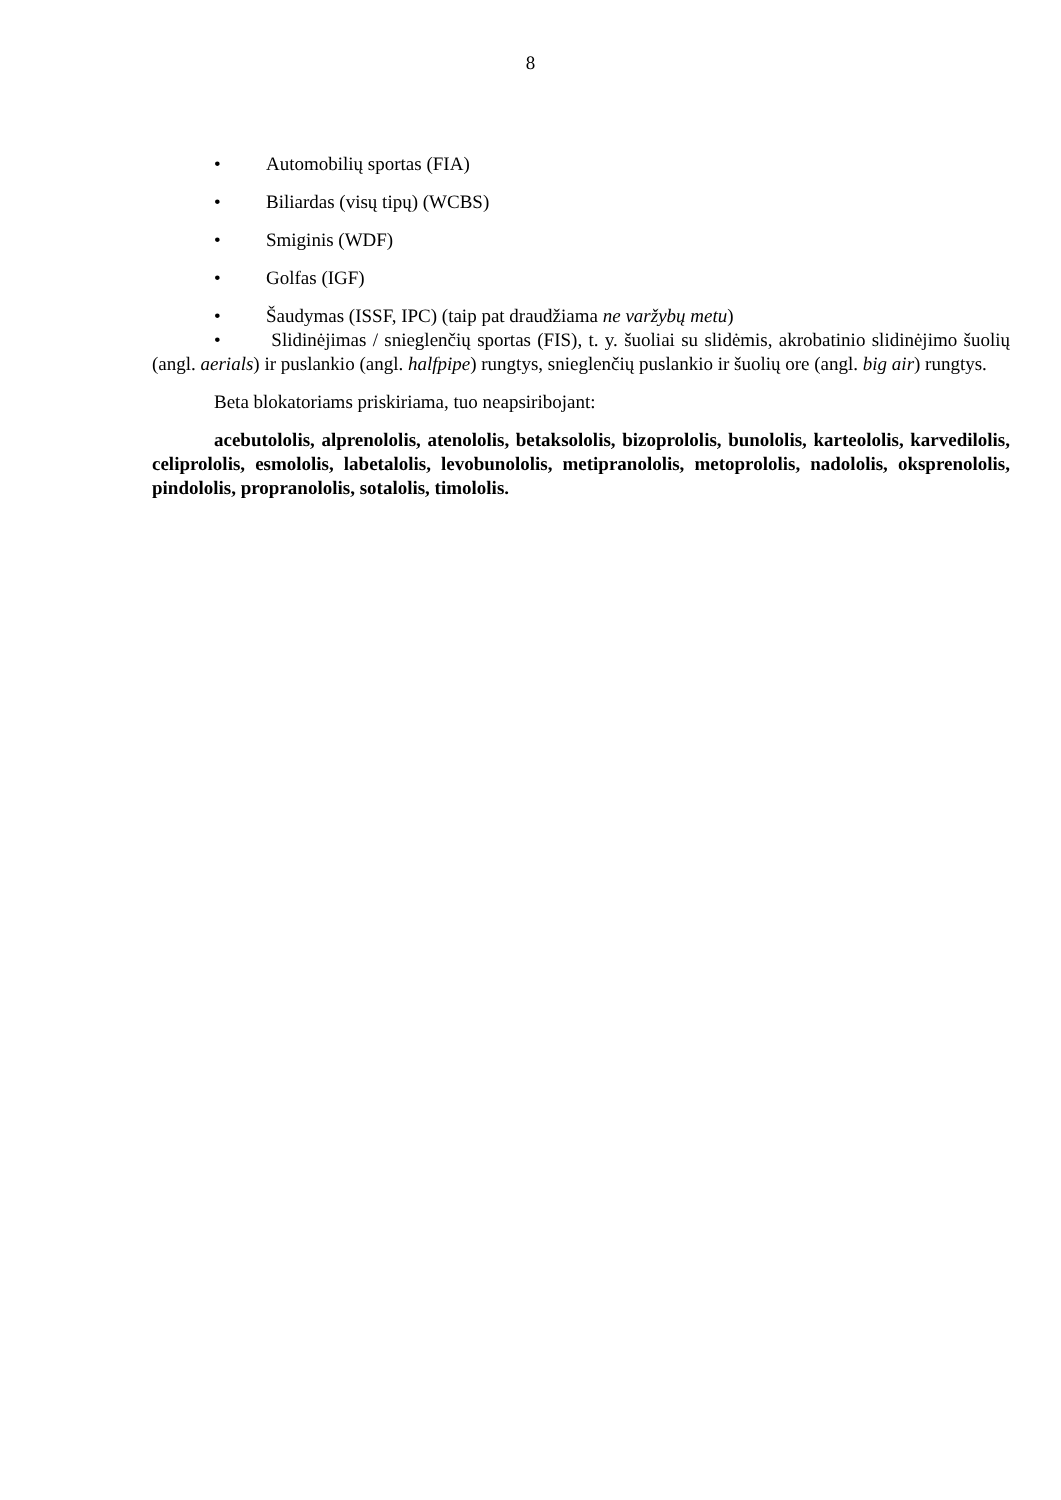8
• Automobilių sportas (FIA)
• Biliardas (visų tipų) (WCBS)
• Smiginis (WDF)
• Golfas (IGF)
• Šaudymas (ISSF, IPC) (taip pat draudžiama ne varžybų metu)
• Slidinėjimas / snieglenčių sportas (FIS), t. y. šuoliai su slidėmis, akrobatinio slidinėjimo šuolių (angl. aerials) ir puslankio (angl. halfpipe) rungtys, snieglenčių puslankio ir šuolių ore (angl. big air) rungtys.
Beta blokatoriams priskiriama, tuo neapsiribojant:
acebutololis, alprenololis, atenololis, betaksololis, bizoprololis, bunololis, karteololis, karvedilolis, celiprololis, esmololis, labetalolis, levobunololis, metipranololis, metoprololis, nadololis, oksprenololis, pindololis, propranololis, sotalolis, timololis.